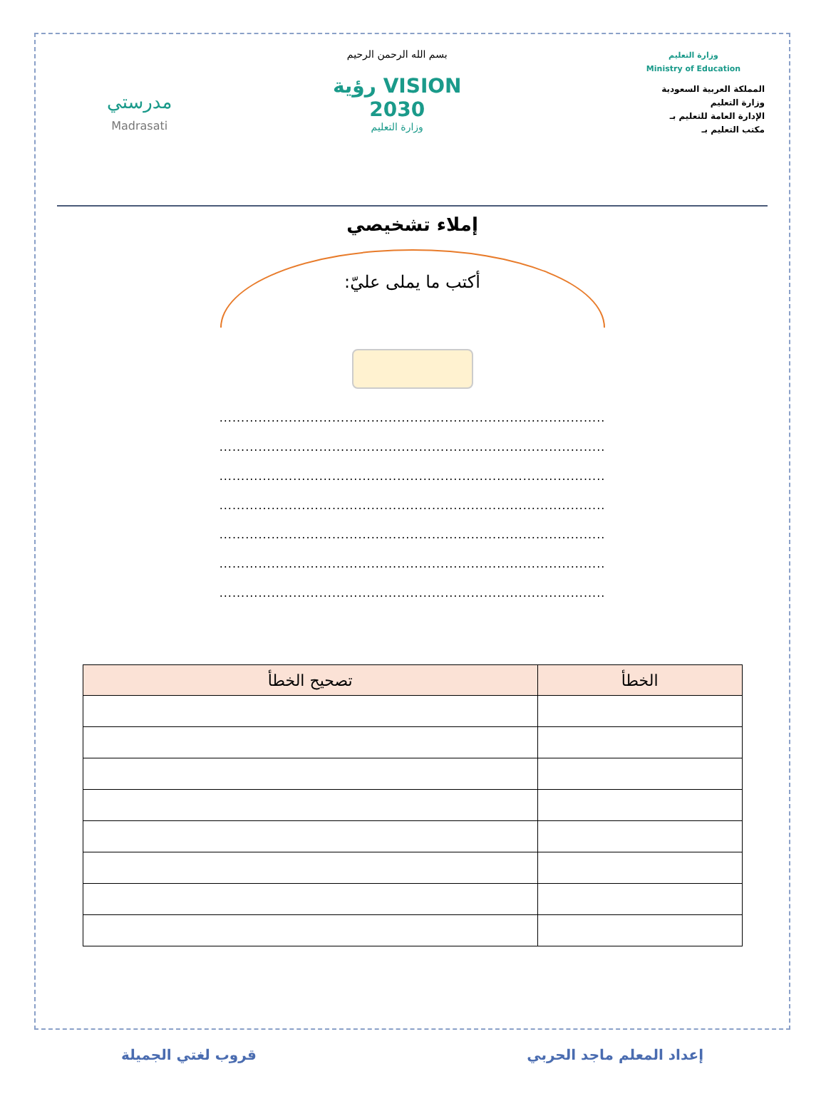وزارة التعليم
Ministry of Education
المملكة العربية السعودية
وزارة التعليم
الإدارة العامة للتعليم بـ
مكتب التعليم بـ
بسم الله الرحمن الرحيم
VISION رؤية
2030
وزارة التعليم
مدرستي
Madrasati
إملاء تشخيصي
أكتب ما يملى عليّ:
.........................................................................................
.........................................................................................
.........................................................................................
.........................................................................................
.........................................................................................
.........................................................................................
.........................................................................................
| الخطأ | تصحيح الخطأ |
| --- | --- |
إعداد المعلم ماجد الحربي قروب لغتي الجميلة